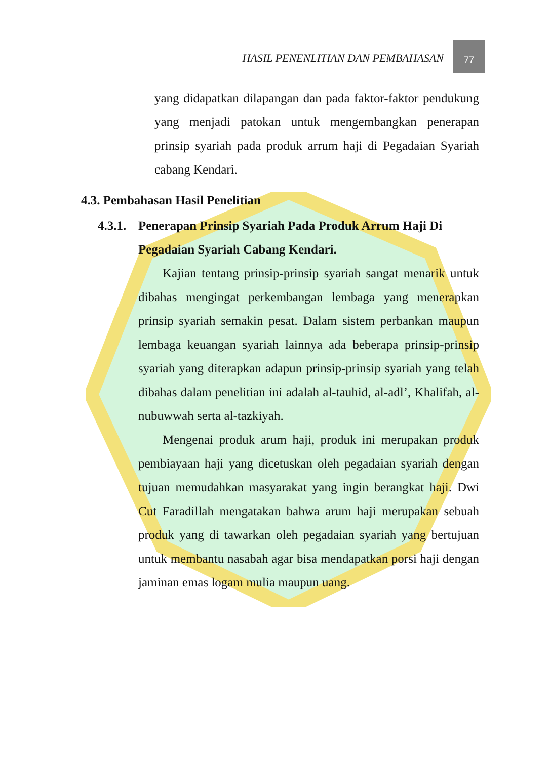HASIL PENENLITIAN DAN PEMBAHASAN
77
yang didapatkan dilapangan dan pada faktor-faktor pendukung yang menjadi patokan untuk mengembangkan penerapan prinsip syariah pada produk arrum haji di Pegadaian Syariah cabang Kendari.
4.3. Pembahasan Hasil Penelitian
4.3.1. Penerapan Prinsip Syariah Pada Produk Arrum Haji Di Pegadaian Syariah Cabang Kendari.
Kajian tentang prinsip-prinsip syariah sangat menarik untuk dibahas mengingat perkembangan lembaga yang menerapkan prinsip syariah semakin pesat. Dalam sistem perbankan maupun lembaga keuangan syariah lainnya ada beberapa prinsip-prinsip syariah yang diterapkan adapun prinsip-prinsip syariah yang telah dibahas dalam penelitian ini adalah al-tauhid, al-adl’, Khalifah, al-nubuwwah serta al-tazkiyah.
Mengenai produk arum haji, produk ini merupakan produk pembiayaan haji yang dicetuskan oleh pegadaian syariah dengan tujuan memudahkan masyarakat yang ingin berangkat haji. Dwi Cut Faradillah mengatakan bahwa arum haji merupakan sebuah produk yang di tawarkan oleh pegadaian syariah yang bertujuan untuk membantu nasabah agar bisa mendapatkan porsi haji dengan jaminan emas logam mulia maupun uang.